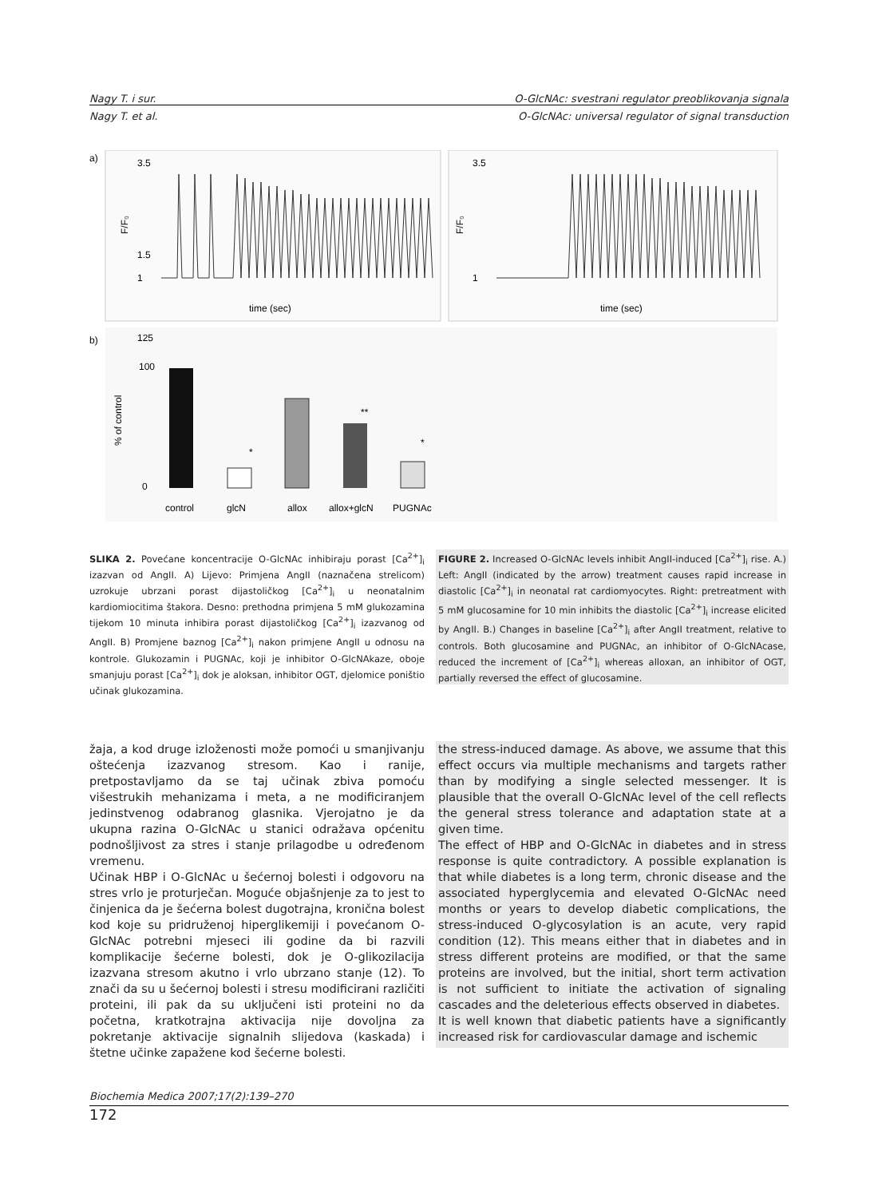Nagy T. i sur. O-GlcNAc: svestrani regulator preoblikovanja signala
Nagy T. et al. O-GlcNAc: universal regulator of signal transduction
a)
b)
time (sec)
time (sec)
3.5
1.5
1
3.5
1
F/F₀
F/F₀
125
100
0
% of control
**
*
*
control
glcN
allox
allox+glcN
PUGNAc
SLIKA 2. Povećane koncentracije O-GlcNAc inhibiraju porast [Ca<sup>2+</sup>]<sub>i</sub> izazvan od AngII. A) Lijevo: Primjena AngII (naznačena strelicom) uzrokuje ubrzani porast dijastoličkog [Ca<sup>2+</sup>]<sub>i</sub> u neonatalnim kardiomiocitima štakora. Desno: prethodna primjena 5 mM glukozamina tijekom 10 minuta inhibira porast dijastoličkog [Ca<sup>2+</sup>]<sub>i</sub> izazvanog od AngII. B) Promjene baznog [Ca<sup>2+</sup>]<sub>i</sub> nakon primjene AngII u odnosu na kontrole. Glukozamin i PUGNAc, koji je inhibitor O-GlcNAkaze, oboje smanjuju porast [Ca<sup>2+</sup>]<sub>i</sub> dok je aloksan, inhibitor OGT, djelomice poništio učinak glukozamina.
FIGURE 2. Increased O-GlcNAc levels inhibit AngII-induced [Ca<sup>2+</sup>]<sub>i</sub> rise. A.) Left: AngII (indicated by the arrow) treatment causes rapid increase in diastolic [Ca<sup>2+</sup>]<sub>i</sub> in neonatal rat cardiomyocytes. Right: pretreatment with 5 mM glucosamine for 10 min inhibits the diastolic [Ca<sup>2+</sup>]<sub>i</sub> increase elicited by AngII. B.) Changes in baseline [Ca<sup>2+</sup>]<sub>i</sub> after AngII treatment, relative to controls. Both glucosamine and PUGNAc, an inhibitor of O-GlcNAcase, reduced the increment of [Ca<sup>2+</sup>]<sub>i</sub> whereas alloxan, an inhibitor of OGT, partially reversed the effect of glucosamine.
žaja, a kod druge izloženosti može pomoći u smanjivanju oštećenja izazvanog stresom. Kao i ranije, pretpostavljamo da se taj učinak zbiva pomoću višestrukih mehanizama i meta, a ne modificiranjem jedinstvenog odabranog glasnika. Vjerojatno je da ukupna razina O-GlcNAc u stanici odražava općenitu podnošljivost za stres i stanje prilagodbe u određenom vremenu.
Učinak HBP i O-GlcNAc u šećernoj bolesti i odgovoru na stres vrlo je proturječan. Moguće objašnjenje za to jest to činjenica da je šećerna bolest dugotrajna, kronična bolest kod koje su pridruženoj hiperglikemiji i povećanom O-GlcNAc potrebni mjeseci ili godine da bi razvili komplikacije šećerne bolesti, dok je O-glikozilacija izazvana stresom akutno i vrlo ubrzano stanje (12). To znači da su u šećernoj bolesti i stresu modificirani različiti proteini, ili pak da su uključeni isti proteini no da početna, kratkotrajna aktivacija nije dovoljna za pokretanje aktivacije signalnih slijedova (kaskada) i štetne učinke zapažene kod šećerne bolesti.
the stress-induced damage. As above, we assume that this effect occurs via multiple mechanisms and targets rather than by modifying a single selected messenger. It is plausible that the overall O-GlcNAc level of the cell reflects the general stress tolerance and adaptation state at a given time.
The effect of HBP and O-GlcNAc in diabetes and in stress response is quite contradictory. A possible explanation is that while diabetes is a long term, chronic disease and the associated hyperglycemia and elevated O-GlcNAc need months or years to develop diabetic complications, the stress-induced O-glycosylation is an acute, very rapid condition (12). This means either that in diabetes and in stress different proteins are modified, or that the same proteins are involved, but the initial, short term activation is not sufficient to initiate the activation of signaling cascades and the deleterious effects observed in diabetes.
It is well known that diabetic patients have a significantly increased risk for cardiovascular damage and ischemic
Biochemia Medica 2007;17(2):139–270
172